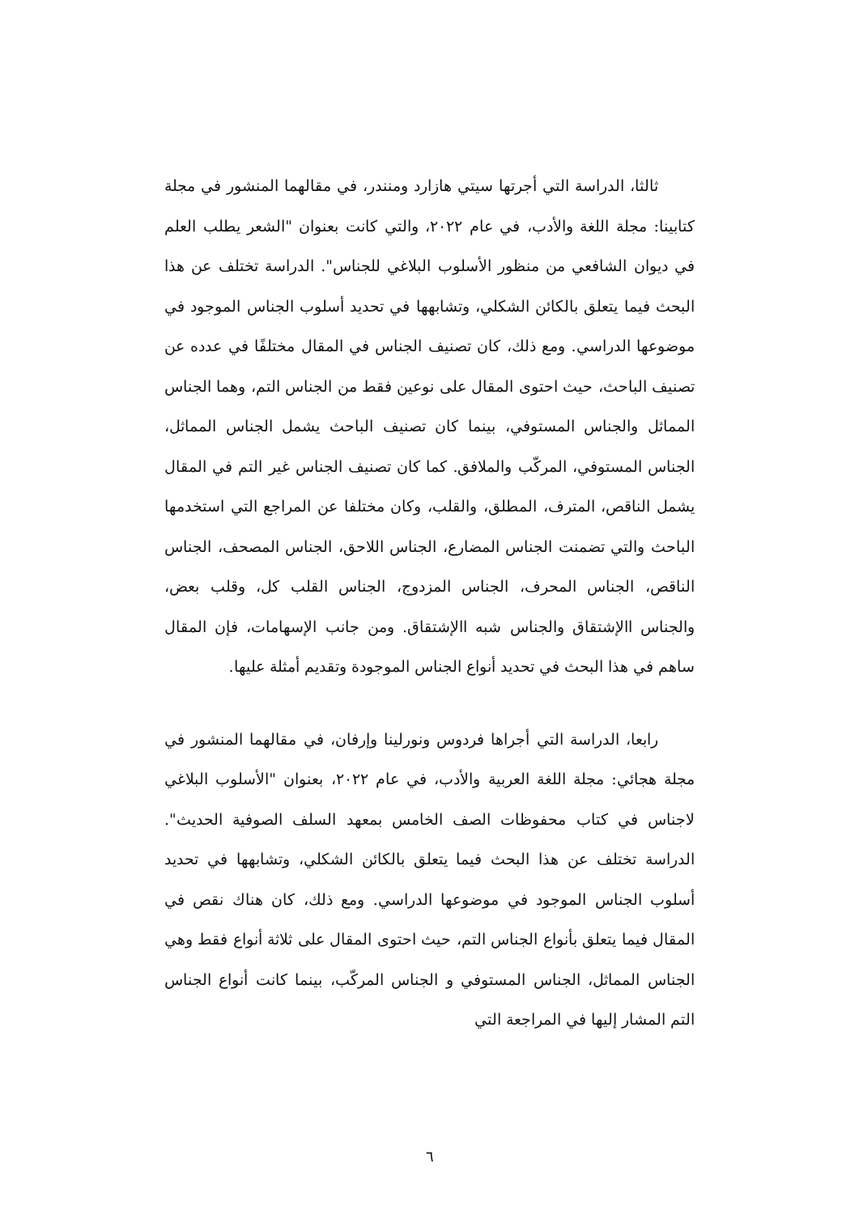ثالثا، الدراسة التي أجرتها سيتي هازارد ومنندر، في مقالهما المنشور في مجلة كتابينا: مجلة اللغة والأدب، في عام ٢٠٢٢، والتي كانت بعنوان "الشعر يطلب العلم في ديوان الشافعي من منظور الأسلوب البلاغي للجناس". الدراسة تختلف عن هذا البحث فيما يتعلق بالكائن الشكلي، وتشابهها في تحديد أسلوب الجناس الموجود في موضوعها الدراسي. ومع ذلك، كان تصنيف الجناس في المقال مختلفًا في عدده عن تصنيف الباحث، حيث احتوى المقال على نوعين فقط من الجناس التم، وهما الجناس المماثل والجناس المستوفي، بينما كان تصنيف الباحث يشمل الجناس المماثل، الجناس المستوفي، المركّب والملافق. كما كان تصنيف الجناس غير التم في المقال يشمل الناقص، المترف، المطلق، والقلب، وكان مختلفا عن المراجع التي استخدمها الباحث والتي تضمنت الجناس المضارع، الجناس اللاحق، الجناس المصحف، الجناس الناقص، الجناس المحرف، الجناس المزدوج، الجناس القلب كل، وقلب بعض، والجناس االإشتقاق والجناس شبه االإشتقاق. ومن جانب الإسهامات، فإن المقال ساهم في هذا البحث في تحديد أنواع الجناس الموجودة وتقديم أمثلة عليها.
رابعا، الدراسة التي أجراها فردوس ونورلينا وإرفان، في مقالهما المنشور في مجلة هجائي: مجلة اللغة العربية والأدب، في عام ٢٠٢٢، بعنوان "الأسلوب البلاغي لاجناس في كتاب محفوظات الصف الخامس بمعهد السلف الصوفية الحديث". الدراسة تختلف عن هذا البحث فيما يتعلق بالكائن الشكلي، وتشابهها في تحديد أسلوب الجناس الموجود في موضوعها الدراسي. ومع ذلك، كان هناك نقص في المقال فيما يتعلق بأنواع الجناس التم، حيث احتوى المقال على ثلاثة أنواع فقط وهي الجناس المماثل، الجناس المستوفي و الجناس المركّب، بينما كانت أنواع الجناس التم المشار إليها في المراجعة التي
٦